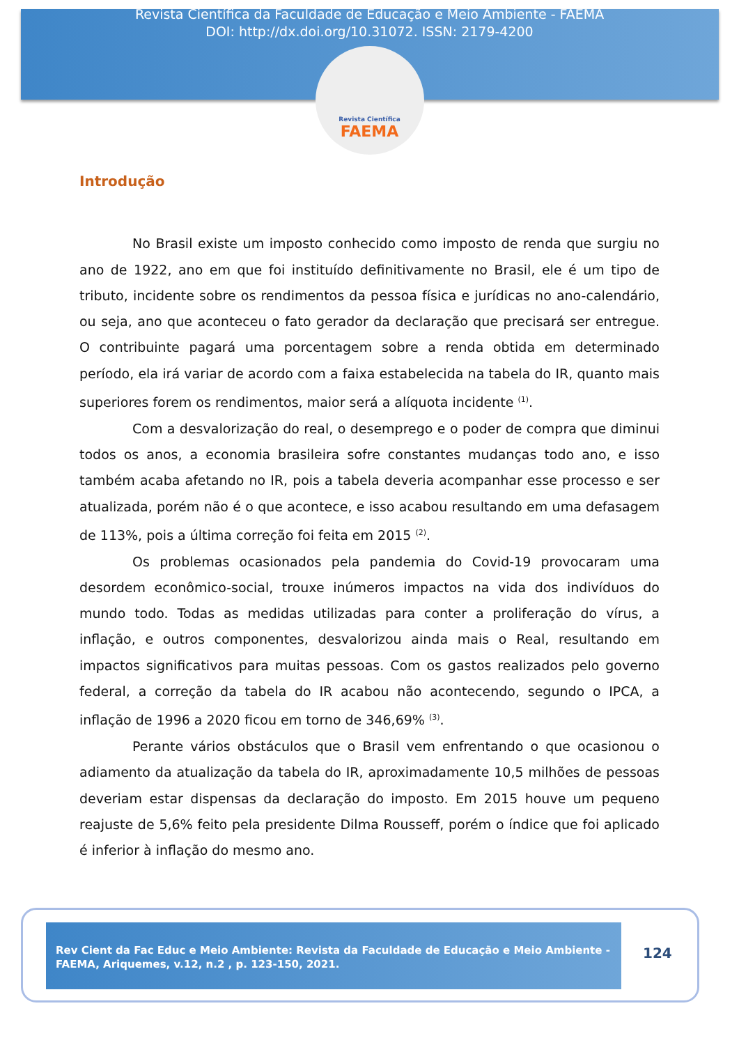Revista Científica da Faculdade de Educação e Meio Ambiente - FAEMA
DOI: http://dx.doi.org/10.31072. ISSN: 2179-4200
Revista Científica
FAEMA
Introdução
No Brasil existe um imposto conhecido como imposto de renda que surgiu no ano de 1922, ano em que foi instituído definitivamente no Brasil, ele é um tipo de tributo, incidente sobre os rendimentos da pessoa física e jurídicas no ano-calendário, ou seja, ano que aconteceu o fato gerador da declaração que precisará ser entregue. O contribuinte pagará uma porcentagem sobre a renda obtida em determinado período, ela irá variar de acordo com a faixa estabelecida na tabela do IR, quanto mais superiores forem os rendimentos, maior será a alíquota incidente <sup>(1)</sup>.
Com a desvalorização do real, o desemprego e o poder de compra que diminui todos os anos, a economia brasileira sofre constantes mudanças todo ano, e isso também acaba afetando no IR, pois a tabela deveria acompanhar esse processo e ser atualizada, porém não é o que acontece, e isso acabou resultando em uma defasagem de 113%, pois a última correção foi feita em 2015 <sup>(2)</sup>.
Os problemas ocasionados pela pandemia do Covid-19 provocaram uma desordem econômico-social, trouxe inúmeros impactos na vida dos indivíduos do mundo todo. Todas as medidas utilizadas para conter a proliferação do vírus, a inflação, e outros componentes, desvalorizou ainda mais o Real, resultando em impactos significativos para muitas pessoas. Com os gastos realizados pelo governo federal, a correção da tabela do IR acabou não acontecendo, segundo o IPCA, a inflação de 1996 a 2020 ficou em torno de 346,69% <sup>(3)</sup>.
Perante vários obstáculos que o Brasil vem enfrentando o que ocasionou o adiamento da atualização da tabela do IR, aproximadamente 10,5 milhões de pessoas deveriam estar dispensas da declaração do imposto. Em 2015 houve um pequeno reajuste de 5,6% feito pela presidente Dilma Rousseff, porém o índice que foi aplicado é inferior à inflação do mesmo ano.
Rev Cient da Fac Educ e Meio Ambiente: Revista da Faculdade de Educação e Meio Ambiente - FAEMA, Ariquemes, v.12, n.2 , p. 123-150, 2021.
124